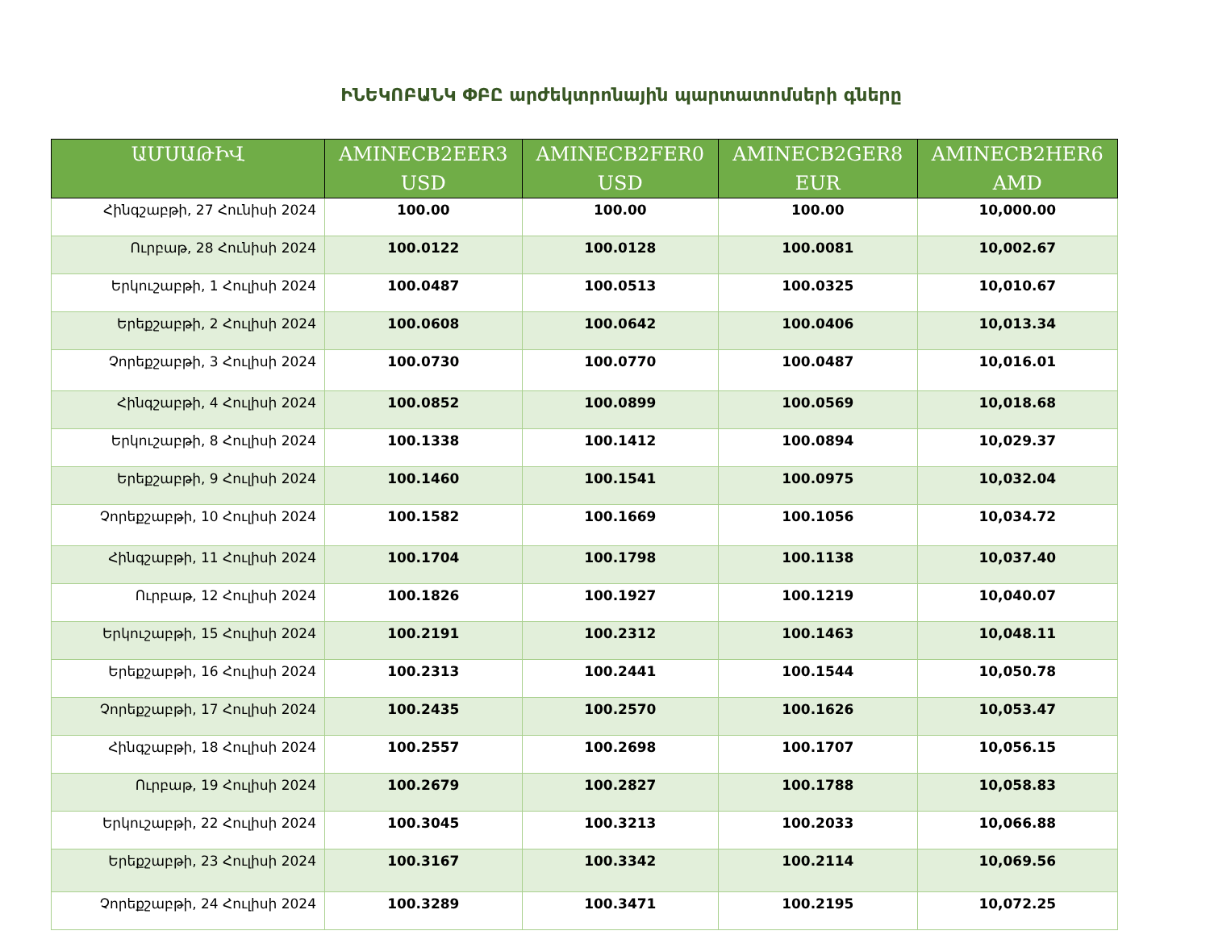ԻՆԵԿՈԲԱՆԿ ՓԲԸ արժեկտրոնային պարտատոմսերի գները
| ԱՄՍԱԹԻՎ | AMINECB2EER3 USD | AMINECB2FER0 USD | AMINECB2GER8 EUR | AMINECB2HER6 AMD |
| --- | --- | --- | --- | --- |
| Հինգշաբթի, 27 Հունիսի 2024 | 100.00 | 100.00 | 100.00 | 10,000.00 |
| Ուրբաթ, 28 Հունիսի 2024 | 100.0122 | 100.0128 | 100.0081 | 10,002.67 |
| Երկուշաբթի, 1 Հուլիսի 2024 | 100.0487 | 100.0513 | 100.0325 | 10,010.67 |
| Երեքշաբթի, 2 Հուլիսի 2024 | 100.0608 | 100.0642 | 100.0406 | 10,013.34 |
| Չորեքշաբթի, 3 Հուլիսի 2024 | 100.0730 | 100.0770 | 100.0487 | 10,016.01 |
| Հինգշաբթի, 4 Հուլիսի 2024 | 100.0852 | 100.0899 | 100.0569 | 10,018.68 |
| Երկուշաբթի, 8 Հուլիսի 2024 | 100.1338 | 100.1412 | 100.0894 | 10,029.37 |
| Երեքշաբթի, 9 Հուլիսի 2024 | 100.1460 | 100.1541 | 100.0975 | 10,032.04 |
| Չորեքշաբթի, 10 Հուլիսի 2024 | 100.1582 | 100.1669 | 100.1056 | 10,034.72 |
| Հինգշաբթի, 11 Հուլիսի 2024 | 100.1704 | 100.1798 | 100.1138 | 10,037.40 |
| Ուրբաթ, 12 Հուլիսի 2024 | 100.1826 | 100.1927 | 100.1219 | 10,040.07 |
| Երկուշաբթի, 15 Հուլիսի 2024 | 100.2191 | 100.2312 | 100.1463 | 10,048.11 |
| Երեքշաբթի, 16 Հուլիսի 2024 | 100.2313 | 100.2441 | 100.1544 | 10,050.78 |
| Չորեքշաբթի, 17 Հուլիսի 2024 | 100.2435 | 100.2570 | 100.1626 | 10,053.47 |
| Հինգշաբթի, 18 Հուլիսի 2024 | 100.2557 | 100.2698 | 100.1707 | 10,056.15 |
| Ուրբաթ, 19 Հուլիսի 2024 | 100.2679 | 100.2827 | 100.1788 | 10,058.83 |
| Երկուշաբթի, 22 Հուլիսի 2024 | 100.3045 | 100.3213 | 100.2033 | 10,066.88 |
| Երեքշաբթի, 23 Հուլիսի 2024 | 100.3167 | 100.3342 | 100.2114 | 10,069.56 |
| Չորեքշաբթի, 24 Հուլիսի 2024 | 100.3289 | 100.3471 | 100.2195 | 10,072.25 |